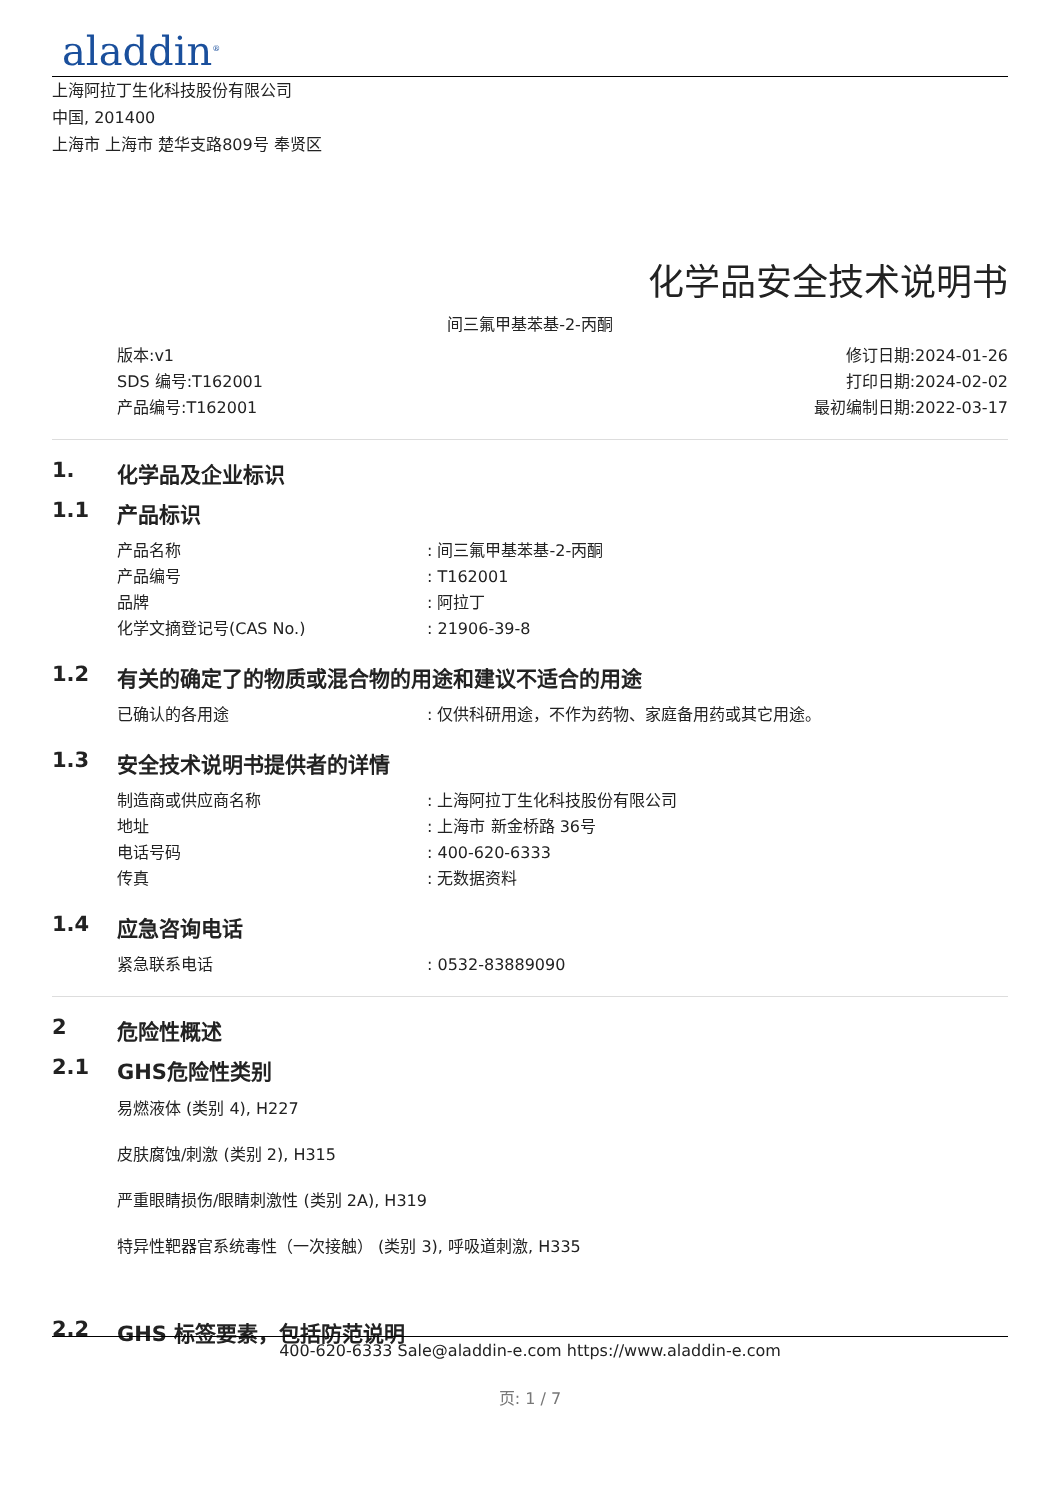aladdin<sup>®</sup>
上海阿拉丁生化科技股份有限公司
中国, 201400
上海市 上海市 楚华支路809号 奉贤区
化学品安全技术说明书
间三氟甲基苯基-2-丙酮
版本:v1
SDS 编号:T162001
产品编号:T162001
修订日期:2024-01-26
打印日期:2024-02-02
最初编制日期:2022-03-17
1. 化学品及企业标识
1.1 产品标识
产品名称 : 间三氟甲基苯基-2-丙酮
产品编号 : T162001
品牌 : 阿拉丁
化学文摘登记号(CAS No.) : 21906-39-8
1.2 有关的确定了的物质或混合物的用途和建议不适合的用途
已确认的各用途 : 仅供科研用途，不作为药物、家庭备用药或其它用途。
1.3 安全技术说明书提供者的详情
制造商或供应商名称 : 上海阿拉丁生化科技股份有限公司
地址 : 上海市 新金桥路 36号
电话号码 : 400-620-6333
传真 : 无数据资料
1.4 应急咨询电话
紧急联系电话 : 0532-83889090
2 危险性概述
2.1 GHS危险性类别
易燃液体 (类别 4), H227
皮肤腐蚀/刺激 (类别 2), H315
严重眼睛损伤/眼睛刺激性 (类别 2A), H319
特异性靶器官系统毒性（一次接触） (类别 3), 呼吸道刺激, H335
2.2 GHS 标签要素，包括防范说明
400-620-6333 Sale@aladdin-e.com https://www.aladdin-e.com
页: 1 / 7